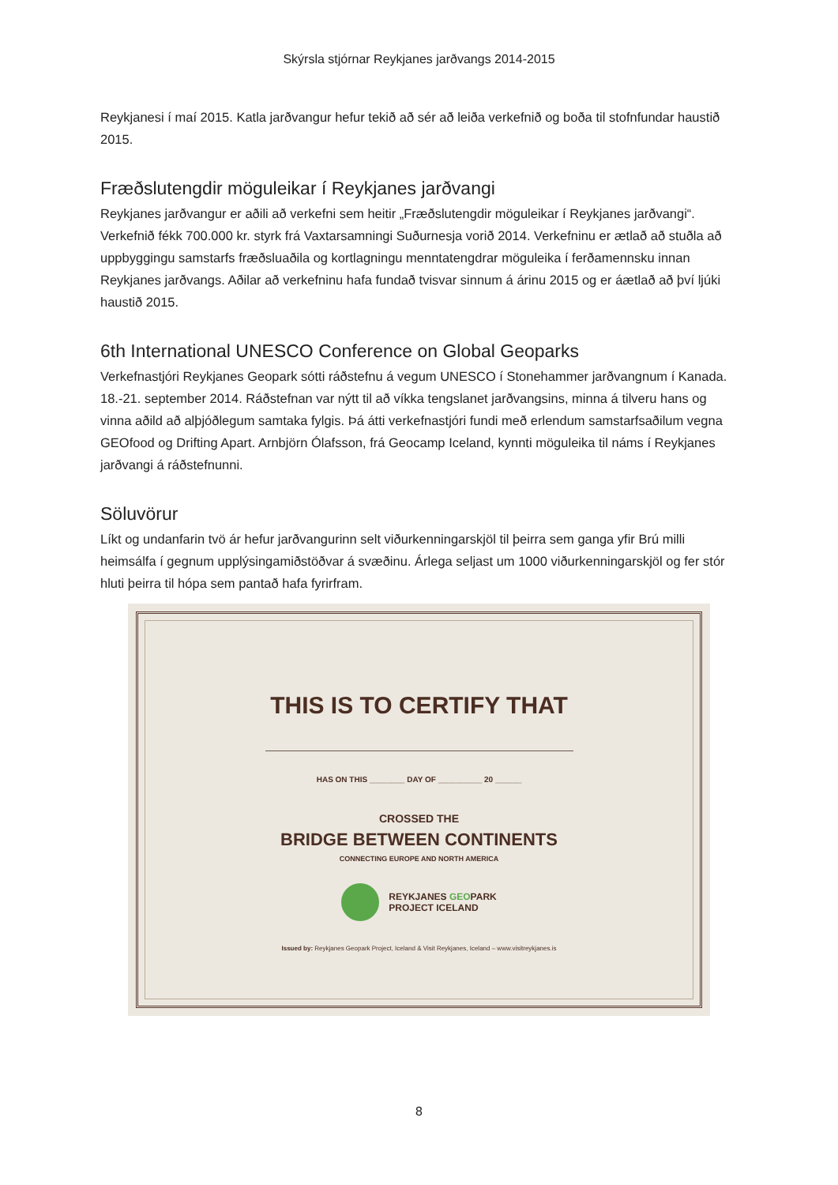Skýrsla stjórnar Reykjanes jarðvangs 2014-2015
Reykjanesi í maí 2015. Katla jarðvangur hefur tekið að sér að leiða verkefnið og boða til stofnfundar haustið 2015.
Fræðslutengdir möguleikar í Reykjanes jarðvangi
Reykjanes jarðvangur er aðili að verkefni sem heitir „Fræðslutengdir möguleikar í Reykjanes jarðvangi“. Verkefnið fékk 700.000 kr. styrk frá Vaxtarsamningi Suðurnesja vorið 2014. Verkefninu er ætlað að stuðla að uppbyggingu samstarfs fræðsluaðila og kortlagningu menntatengdrar möguleika í ferðamennsku innan Reykjanes jarðvangs. Aðilar að verkefninu hafa fundað tvisvar sinnum á árinu 2015 og er áætlað að því ljúki haustið 2015.
6th International UNESCO Conference on Global Geoparks
Verkefnastjóri Reykjanes Geopark sótti ráðstefnu á vegum UNESCO í Stonehammer jarðvangnum í Kanada. 18.-21. september 2014. Ráðstefnan var nýtt til að víkka tengslanet jarðvangsins, minna á tilveru hans og vinna aðild að alþjóðlegum samtaka fylgis. Þá átti verkefnastjóri fundi með erlendum samstarfsaðilum vegna GEOfood og Drifting Apart. Arnbjörn Ólafsson, frá Geocamp Iceland, kynnti möguleika til náms í Reykjanes jarðvangi á ráðstefnunni.
Söluvörur
Líkt og undanfarin tvö ár hefur jarðvangurinn selt viðurkenningarskjöl til þeirra sem ganga yfir Brú milli heimsálfa í gegnum upplýsingamiðstöðvar á svæðinu. Árlega seljast um 1000 viðurkenningarskjöl og fer stór hluti þeirra til hópa sem pantað hafa fyrirfram.
THIS IS TO CERTIFY THAT
HAS ON THIS ________ DAY OF __________ 20 ______
CROSSED THE
BRIDGE BETWEEN CONTINENTS
CONNECTING EUROPE AND NORTH AMERICA
REYKJANES GEOPARK
PROJECT ICELAND
Issued by: Reykjanes Geopark Project, Iceland & Visit Reykjanes, Iceland – www.visitreykjanes.is
8